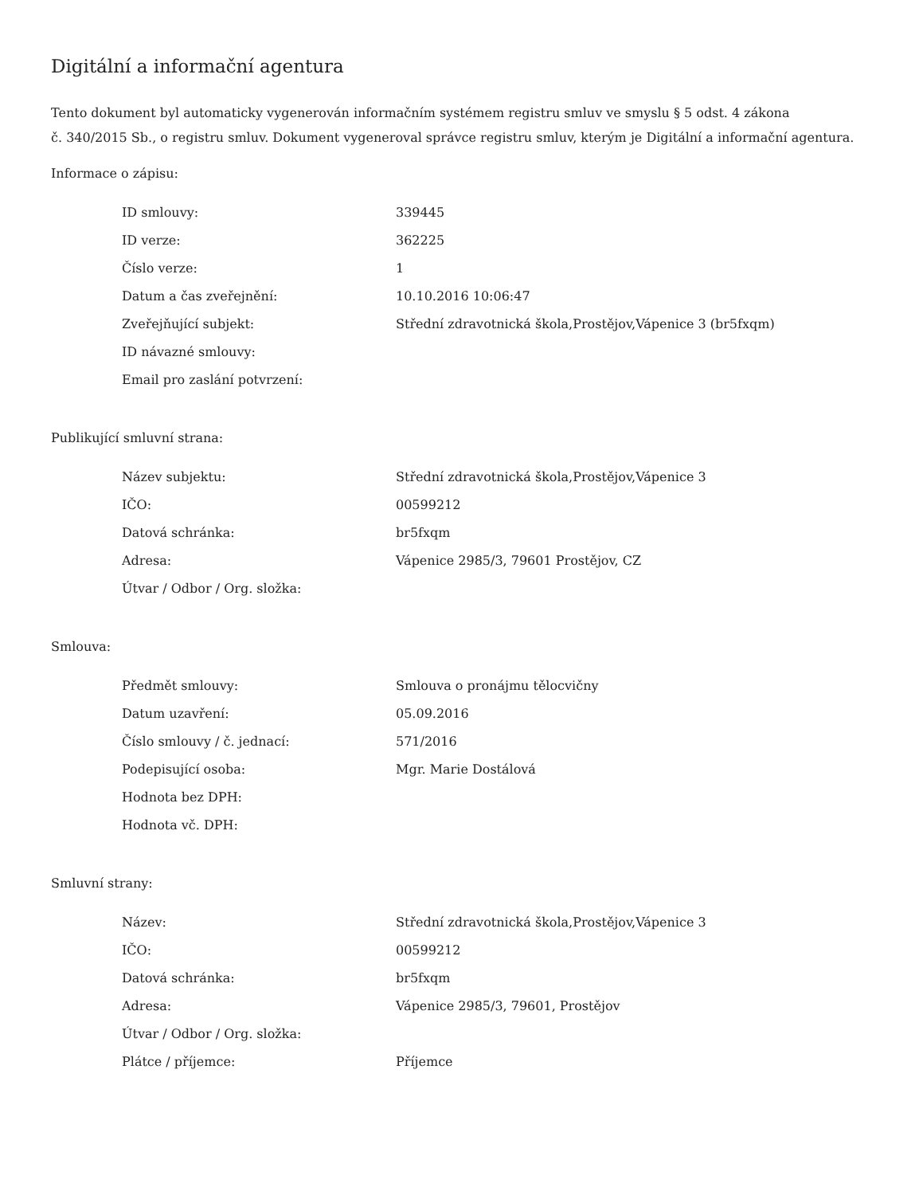Digitální a informační agentura
Tento dokument byl automaticky vygenerován informačním systémem registru smluv ve smyslu § 5 odst. 4 zákona
č. 340/2015 Sb., o registru smluv. Dokument vygeneroval správce registru smluv, kterým je Digitální a informační agentura.
Informace o zápisu:
| ID smlouvy: | 339445 |
| ID verze: | 362225 |
| Číslo verze: | 1 |
| Datum a čas zveřejnění: | 10.10.2016 10:06:47 |
| Zveřejňující subjekt: | Střední zdravotnická škola,Prostějov,Vápenice 3 (br5fxqm) |
| ID návazné smlouvy: | |
| Email pro zaslání potvrzení: | |
Publikující smluvní strana:
| Název subjektu: | Střední zdravotnická škola,Prostějov,Vápenice 3 |
| IČO: | 00599212 |
| Datová schránka: | br5fxqm |
| Adresa: | Vápenice 2985/3, 79601 Prostějov, CZ |
| Útvar / Odbor / Org. složka: | |
Smlouva:
| Předmět smlouvy: | Smlouva o pronájmu tělocvičny |
| Datum uzavření: | 05.09.2016 |
| Číslo smlouvy / č. jednací: | 571/2016 |
| Podepisující osoba: | Mgr. Marie Dostálová |
| Hodnota bez DPH: | |
| Hodnota vč. DPH: | |
Smluvní strany:
| Název: | Střední zdravotnická škola,Prostějov,Vápenice 3 |
| IČO: | 00599212 |
| Datová schránka: | br5fxqm |
| Adresa: | Vápenice 2985/3, 79601, Prostějov |
| Útvar / Odbor / Org. složka: | |
| Plátce / příjemce: | Příjemce |